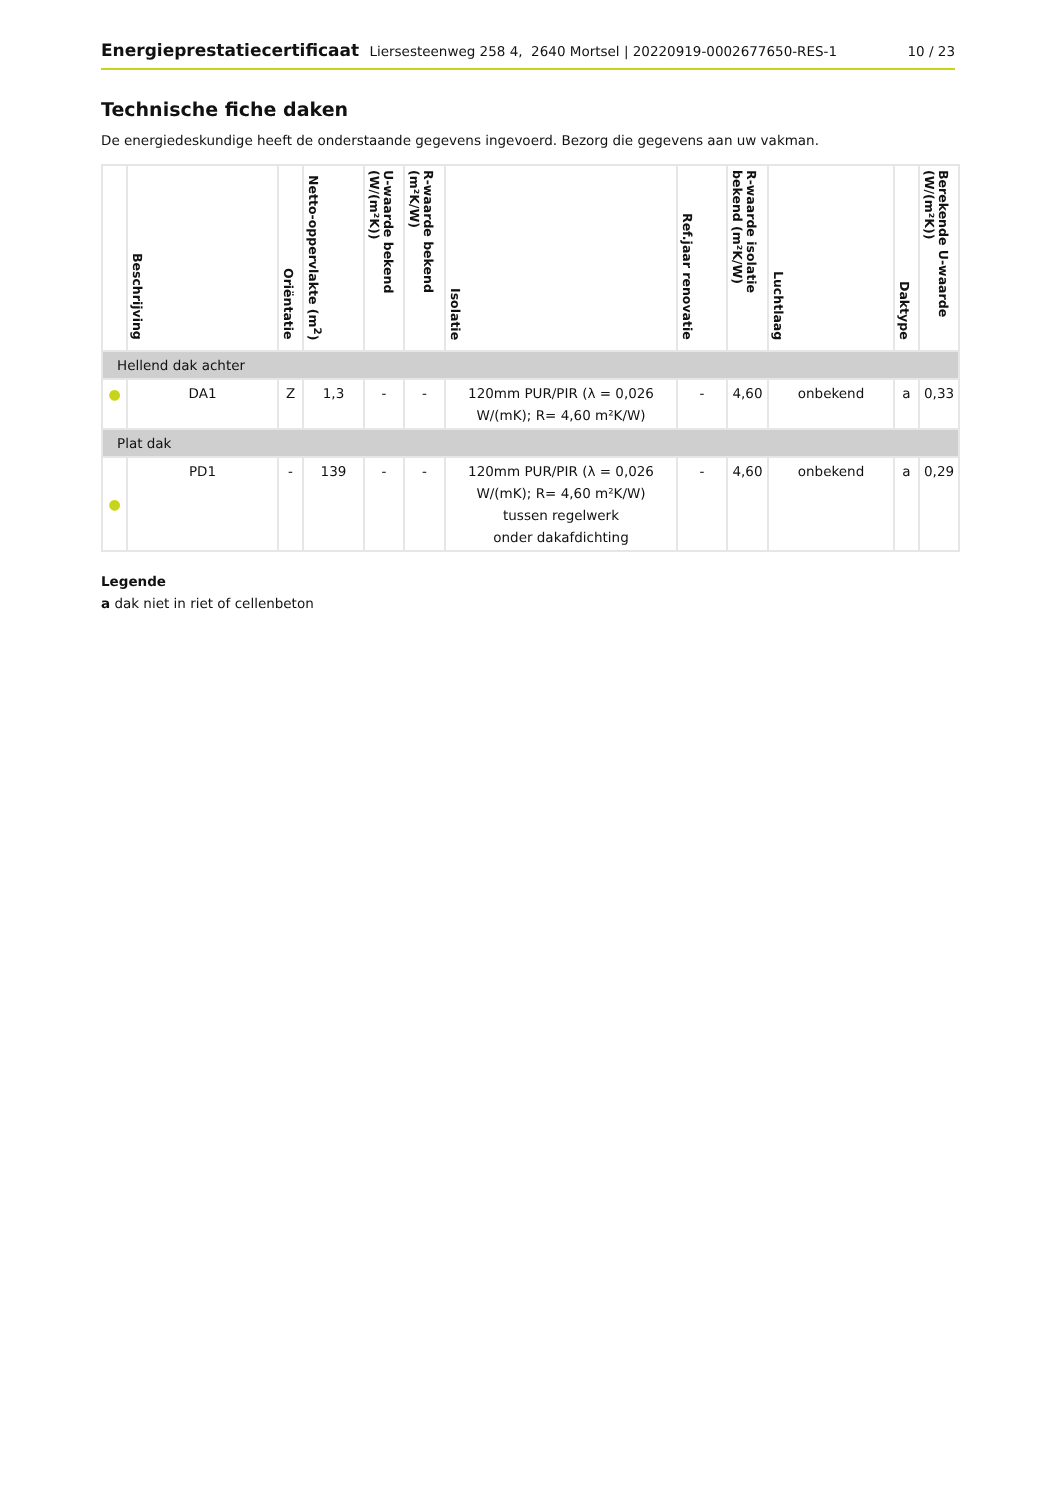Energieprestatiecertificaat Liersesteenweg 258 4, 2640 Mortsel | 20220919-0002677650-RES-1
10 / 23
Technische fiche daken
De energiedeskundige heeft de onderstaande gegevens ingevoerd. Bezorg die gegevens aan uw vakman.
| | Beschrijving | Oriëntatie | Netto-oppervlakte (m<sup>2</sup>) | U-waarde bekend (W/(m²K)) | R-waarde bekend (m²K/W) | Isolatie | Ref.jaar renovatie | R-waarde isolatie bekend (m²K/W) | Luchtlaag | Daktype | Berekende U-waarde (W/(m²K)) |
| --- | --- | --- | --- | --- | --- | --- | --- | --- | --- | --- | --- |
| Hellend dak achter | | | | | | | | | | | |
| ● | DA1 | Z | 1,3 | - | - | 120mm PUR/PIR (λ = 0,026 W/(mK); R= 4,60 m²K/W) | - | 4,60 | onbekend | a | 0,33 |
| Plat dak | | | | | | | | | | | |
| ● | PD1 | - | 139 | - | - | 120mm PUR/PIR (λ = 0,026 W/(mK); R= 4,60 m²K/W) tussen regelwerk onder dakafdichting | - | 4,60 | onbekend | a | 0,29 |
Legende
a dak niet in riet of cellenbeton